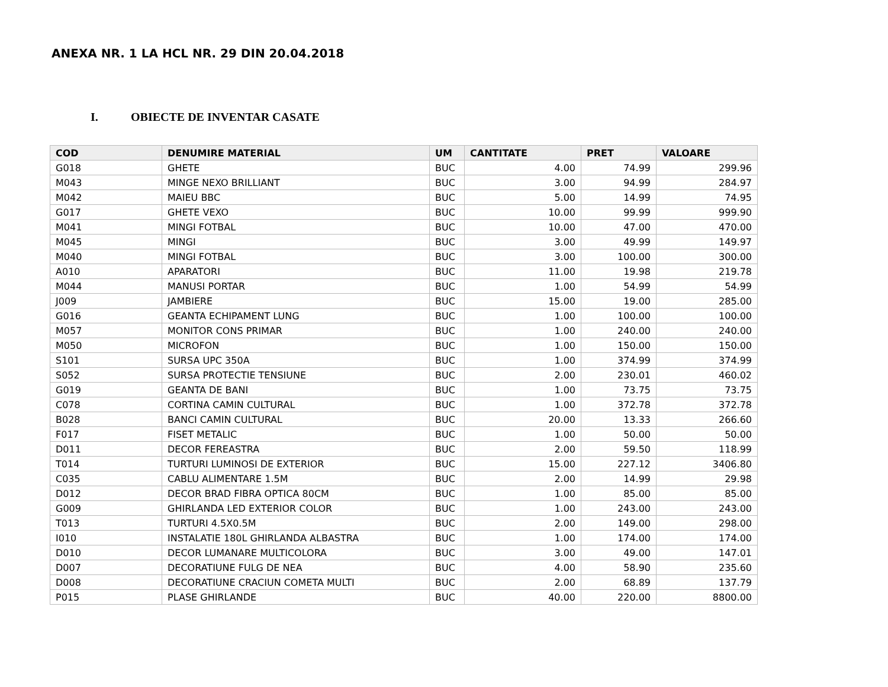ANEXA NR. 1 LA HCL NR. 29 DIN 20.04.2018
I. OBIECTE DE INVENTAR CASATE
| COD | DENUMIRE MATERIAL | UM | CANTITATE | PRET | VALOARE |
| --- | --- | --- | --- | --- | --- |
| G018 | GHETE | BUC | 4.00 | 74.99 | 299.96 |
| M043 | MINGE NEXO BRILLIANT | BUC | 3.00 | 94.99 | 284.97 |
| M042 | MAIEU BBC | BUC | 5.00 | 14.99 | 74.95 |
| G017 | GHETE VEXO | BUC | 10.00 | 99.99 | 999.90 |
| M041 | MINGI FOTBAL | BUC | 10.00 | 47.00 | 470.00 |
| M045 | MINGI | BUC | 3.00 | 49.99 | 149.97 |
| M040 | MINGI FOTBAL | BUC | 3.00 | 100.00 | 300.00 |
| A010 | APARATORI | BUC | 11.00 | 19.98 | 219.78 |
| M044 | MANUSI PORTAR | BUC | 1.00 | 54.99 | 54.99 |
| J009 | JAMBIERE | BUC | 15.00 | 19.00 | 285.00 |
| G016 | GEANTA ECHIPAMENT LUNG | BUC | 1.00 | 100.00 | 100.00 |
| M057 | MONITOR CONS PRIMAR | BUC | 1.00 | 240.00 | 240.00 |
| M050 | MICROFON | BUC | 1.00 | 150.00 | 150.00 |
| S101 | SURSA UPC 350A | BUC | 1.00 | 374.99 | 374.99 |
| S052 | SURSA PROTECTIE TENSIUNE | BUC | 2.00 | 230.01 | 460.02 |
| G019 | GEANTA DE BANI | BUC | 1.00 | 73.75 | 73.75 |
| C078 | CORTINA CAMIN CULTURAL | BUC | 1.00 | 372.78 | 372.78 |
| B028 | BANCI CAMIN CULTURAL | BUC | 20.00 | 13.33 | 266.60 |
| F017 | FISET METALIC | BUC | 1.00 | 50.00 | 50.00 |
| D011 | DECOR FEREASTRA | BUC | 2.00 | 59.50 | 118.99 |
| T014 | TURTURI LUMINOSI DE EXTERIOR | BUC | 15.00 | 227.12 | 3406.80 |
| C035 | CABLU ALIMENTARE 1.5M | BUC | 2.00 | 14.99 | 29.98 |
| D012 | DECOR BRAD FIBRA OPTICA 80CM | BUC | 1.00 | 85.00 | 85.00 |
| G009 | GHIRLANDA LED EXTERIOR COLOR | BUC | 1.00 | 243.00 | 243.00 |
| T013 | TURTURI 4.5X0.5M | BUC | 2.00 | 149.00 | 298.00 |
| I010 | INSTALATIE 180L GHIRLANDA ALBASTRA | BUC | 1.00 | 174.00 | 174.00 |
| D010 | DECOR LUMANARE MULTICOLORA | BUC | 3.00 | 49.00 | 147.01 |
| D007 | DECORATIUNE FULG DE NEA | BUC | 4.00 | 58.90 | 235.60 |
| D008 | DECORATIUNE CRACIUN COMETA MULTI | BUC | 2.00 | 68.89 | 137.79 |
| P015 | PLASE GHIRLANDE | BUC | 40.00 | 220.00 | 8800.00 |